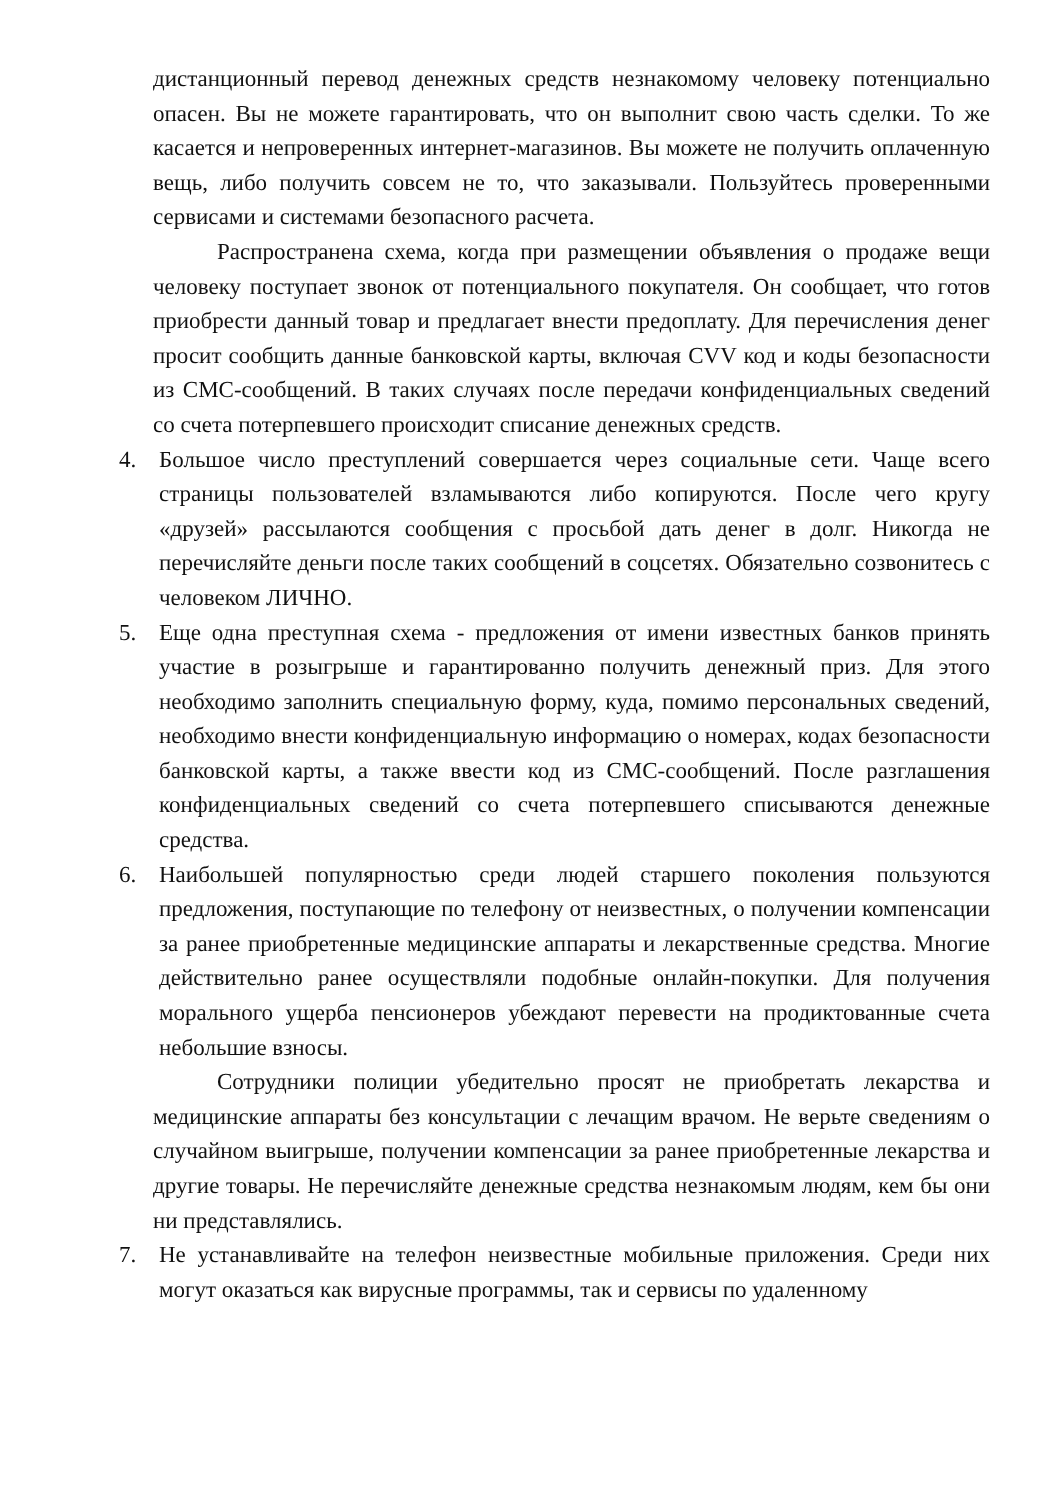дистанционный перевод денежных средств незнакомому человеку потенциально опасен. Вы не можете гарантировать, что он выполнит свою часть сделки. То же касается и непроверенных интернет-магазинов. Вы можете не получить оплаченную вещь, либо получить совсем не то, что заказывали. Пользуйтесь проверенными сервисами и системами безопасного расчета.
Распространена схема, когда при размещении объявления о продаже вещи человеку поступает звонок от потенциального покупателя. Он сообщает, что готов приобрести данный товар и предлагает внести предоплату. Для перечисления денег просит сообщить данные банковской карты, включая CVV код и коды безопасности из СМС-сообщений. В таких случаях после передачи конфиденциальных сведений со счета потерпевшего происходит списание денежных средств.
4. Большое число преступлений совершается через социальные сети. Чаще всего страницы пользователей взламываются либо копируются. После чего кругу «друзей» рассылаются сообщения с просьбой дать денег в долг. Никогда не перечисляйте деньги после таких сообщений в соцсетях. Обязательно созвонитесь с человеком ЛИЧНО.
5. Еще одна преступная схема - предложения от имени известных банков принять участие в розыгрыше и гарантированно получить денежный приз. Для этого необходимо заполнить специальную форму, куда, помимо персональных сведений, необходимо внести конфиденциальную информацию о номерах, кодах безопасности банковской карты, а также ввести код из СМС-сообщений. После разглашения конфиденциальных сведений со счета потерпевшего списываются денежные средства.
6. Наибольшей популярностью среди людей старшего поколения пользуются предложения, поступающие по телефону от неизвестных, о получении компенсации за ранее приобретенные медицинские аппараты и лекарственные средства. Многие действительно ранее осуществляли подобные онлайн-покупки. Для получения морального ущерба пенсионеров убеждают перевести на продиктованные счета небольшие взносы.
Сотрудники полиции убедительно просят не приобретать лекарства и медицинские аппараты без консультации с лечащим врачом. Не верьте сведениям о случайном выигрыше, получении компенсации за ранее приобретенные лекарства и другие товары. Не перечисляйте денежные средства незнакомым людям, кем бы они ни представлялись.
7. Не устанавливайте на телефон неизвестные мобильные приложения. Среди них могут оказаться как вирусные программы, так и сервисы по удаленному